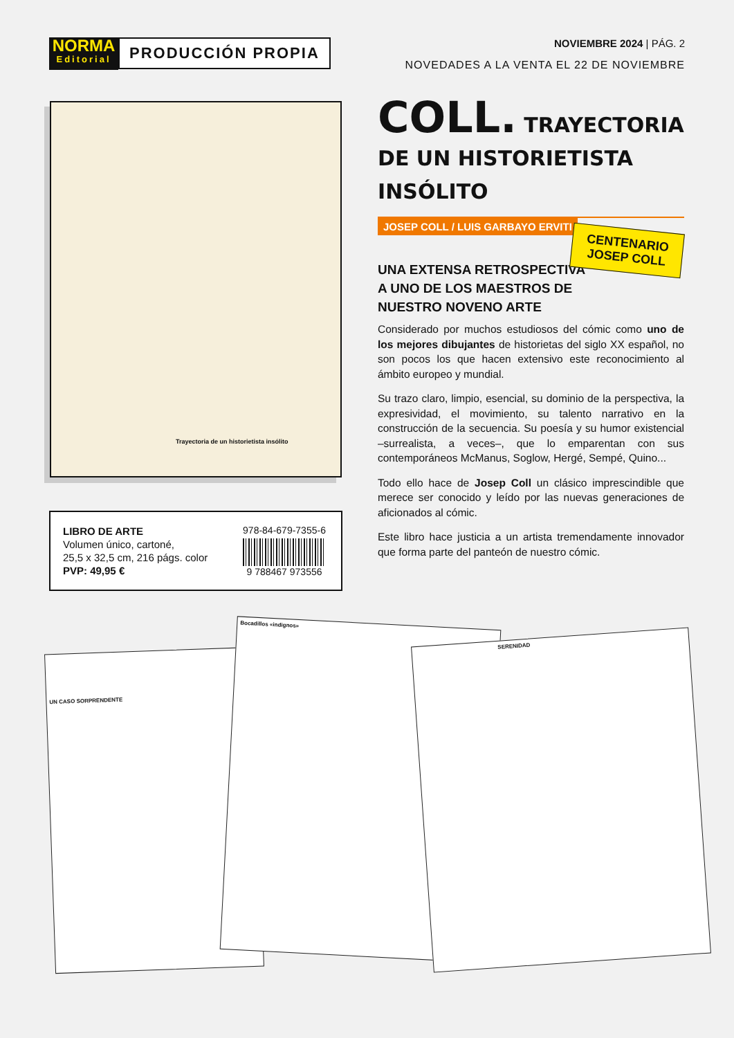NORMA
Editorial
PRODUCCIÓN PROPIA
NOVIEMBRE 2024 | PÁG. 2
NOVEDADES A LA VENTA EL 22 DE NOVIEMBRE
Trayectoria de un historietista insólito
LIBRO DE ARTE
Volumen único, cartoné,
25,5 x 32,5 cm, 216 págs. color
PVP: 49,95 €
978-84-679-7355-6
9 788467 973556
COLL. TRAYECTORIA DE UN HISTORIETISTA INSÓLITO
JOSEP COLL / LUIS GARBAYO ERVITI
UNA EXTENSA RETROSPECTIVA A UNO DE LOS MAESTROS DE NUESTRO NOVENO ARTE
Considerado por muchos estudiosos del cómic como uno de los mejores dibujantes de historietas del siglo XX español, no son pocos los que hacen extensivo este reconocimiento al ámbito europeo y mundial.
Su trazo claro, limpio, esencial, su dominio de la perspectiva, la expresividad, el movimiento, su talento narrativo en la construcción de la secuencia. Su poesía y su humor existencial –surrealista, a veces–, que lo emparentan con sus contemporáneos McManus, Soglow, Hergé, Sempé, Quino...
Todo ello hace de Josep Coll un clásico imprescindible que merece ser conocido y leído por las nuevas generaciones de aficionados al cómic.
Este libro hace justicia a un artista tremendamente innovador que forma parte del panteón de nuestro cómic.
CENTENARIO
JOSEP COLL
UN CASO SORPRENDENTE
Bocadillos «indignos»
SERENIDAD